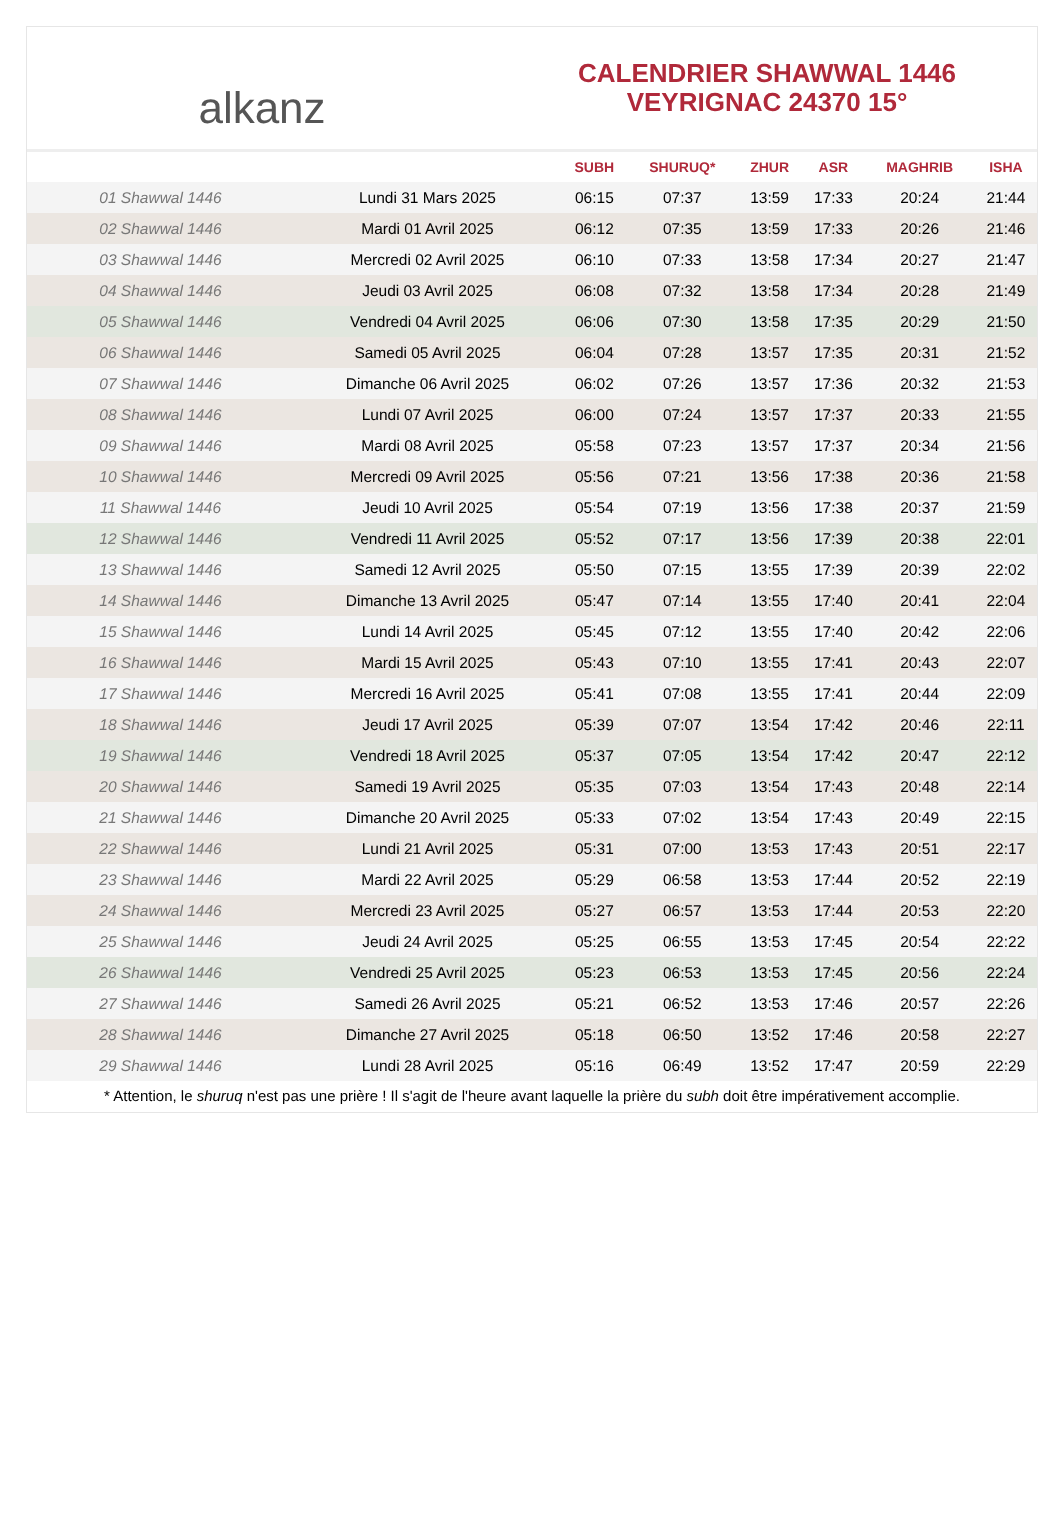alkanz
CALENDRIER SHAWWAL 1446
VEYRIGNAC 24370 15°
| | | SUBH | SHURUQ* | ZHUR | ASR | MAGHRIB | ISHA |
| --- | --- | --- | --- | --- | --- | --- | --- |
| 01 Shawwal 1446 | Lundi 31 Mars 2025 | 06:15 | 07:37 | 13:59 | 17:33 | 20:24 | 21:44 |
| 02 Shawwal 1446 | Mardi 01 Avril 2025 | 06:12 | 07:35 | 13:59 | 17:33 | 20:26 | 21:46 |
| 03 Shawwal 1446 | Mercredi 02 Avril 2025 | 06:10 | 07:33 | 13:58 | 17:34 | 20:27 | 21:47 |
| 04 Shawwal 1446 | Jeudi 03 Avril 2025 | 06:08 | 07:32 | 13:58 | 17:34 | 20:28 | 21:49 |
| 05 Shawwal 1446 | Vendredi 04 Avril 2025 | 06:06 | 07:30 | 13:58 | 17:35 | 20:29 | 21:50 |
| 06 Shawwal 1446 | Samedi 05 Avril 2025 | 06:04 | 07:28 | 13:57 | 17:35 | 20:31 | 21:52 |
| 07 Shawwal 1446 | Dimanche 06 Avril 2025 | 06:02 | 07:26 | 13:57 | 17:36 | 20:32 | 21:53 |
| 08 Shawwal 1446 | Lundi 07 Avril 2025 | 06:00 | 07:24 | 13:57 | 17:37 | 20:33 | 21:55 |
| 09 Shawwal 1446 | Mardi 08 Avril 2025 | 05:58 | 07:23 | 13:57 | 17:37 | 20:34 | 21:56 |
| 10 Shawwal 1446 | Mercredi 09 Avril 2025 | 05:56 | 07:21 | 13:56 | 17:38 | 20:36 | 21:58 |
| 11 Shawwal 1446 | Jeudi 10 Avril 2025 | 05:54 | 07:19 | 13:56 | 17:38 | 20:37 | 21:59 |
| 12 Shawwal 1446 | Vendredi 11 Avril 2025 | 05:52 | 07:17 | 13:56 | 17:39 | 20:38 | 22:01 |
| 13 Shawwal 1446 | Samedi 12 Avril 2025 | 05:50 | 07:15 | 13:55 | 17:39 | 20:39 | 22:02 |
| 14 Shawwal 1446 | Dimanche 13 Avril 2025 | 05:47 | 07:14 | 13:55 | 17:40 | 20:41 | 22:04 |
| 15 Shawwal 1446 | Lundi 14 Avril 2025 | 05:45 | 07:12 | 13:55 | 17:40 | 20:42 | 22:06 |
| 16 Shawwal 1446 | Mardi 15 Avril 2025 | 05:43 | 07:10 | 13:55 | 17:41 | 20:43 | 22:07 |
| 17 Shawwal 1446 | Mercredi 16 Avril 2025 | 05:41 | 07:08 | 13:55 | 17:41 | 20:44 | 22:09 |
| 18 Shawwal 1446 | Jeudi 17 Avril 2025 | 05:39 | 07:07 | 13:54 | 17:42 | 20:46 | 22:11 |
| 19 Shawwal 1446 | Vendredi 18 Avril 2025 | 05:37 | 07:05 | 13:54 | 17:42 | 20:47 | 22:12 |
| 20 Shawwal 1446 | Samedi 19 Avril 2025 | 05:35 | 07:03 | 13:54 | 17:43 | 20:48 | 22:14 |
| 21 Shawwal 1446 | Dimanche 20 Avril 2025 | 05:33 | 07:02 | 13:54 | 17:43 | 20:49 | 22:15 |
| 22 Shawwal 1446 | Lundi 21 Avril 2025 | 05:31 | 07:00 | 13:53 | 17:43 | 20:51 | 22:17 |
| 23 Shawwal 1446 | Mardi 22 Avril 2025 | 05:29 | 06:58 | 13:53 | 17:44 | 20:52 | 22:19 |
| 24 Shawwal 1446 | Mercredi 23 Avril 2025 | 05:27 | 06:57 | 13:53 | 17:44 | 20:53 | 22:20 |
| 25 Shawwal 1446 | Jeudi 24 Avril 2025 | 05:25 | 06:55 | 13:53 | 17:45 | 20:54 | 22:22 |
| 26 Shawwal 1446 | Vendredi 25 Avril 2025 | 05:23 | 06:53 | 13:53 | 17:45 | 20:56 | 22:24 |
| 27 Shawwal 1446 | Samedi 26 Avril 2025 | 05:21 | 06:52 | 13:53 | 17:46 | 20:57 | 22:26 |
| 28 Shawwal 1446 | Dimanche 27 Avril 2025 | 05:18 | 06:50 | 13:52 | 17:46 | 20:58 | 22:27 |
| 29 Shawwal 1446 | Lundi 28 Avril 2025 | 05:16 | 06:49 | 13:52 | 17:47 | 20:59 | 22:29 |
* Attention, le shuruq n'est pas une prière ! Il s'agit de l'heure avant laquelle la prière du subh doit être impérativement accomplie.